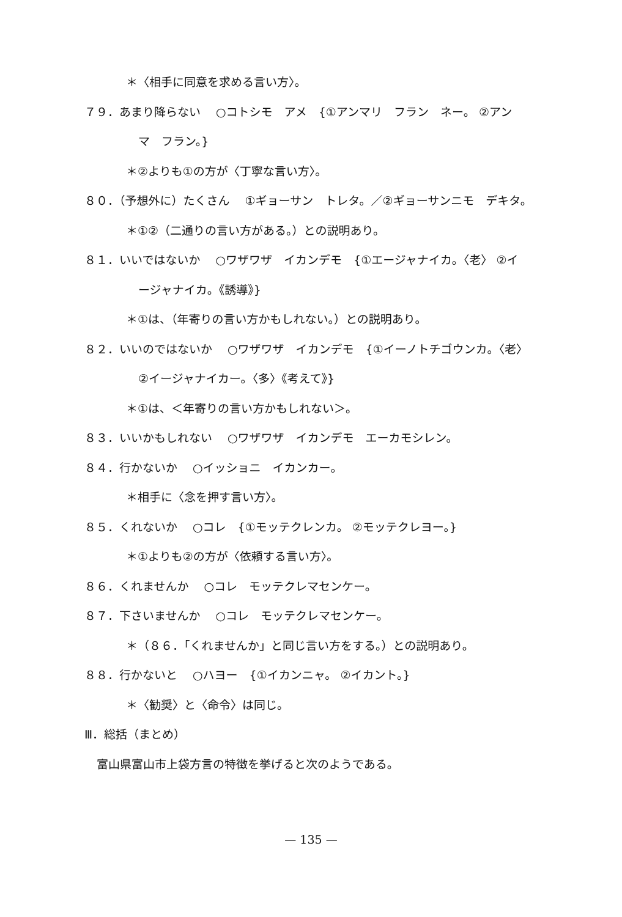＊〈相手に同意を求める言い方〉。
７９．あまり降らない　 ○コトシモ　アメ　{①アンマリ　フラン　ネー。 ②アン
マ　フラン。}
＊②よりも①の方が〈丁寧な言い方〉。
８０．（予想外に）たくさん　 ①ギョーサン　トレタ。／②ギョーサンニモ　デキタ。
＊①②（二通りの言い方がある。）との説明あり。
８１．いいではないか　 ○ワザワザ　イカンデモ　{①エージャナイカ。〈老〉 ②イ
ージャナイカ。《誘導》}
＊①は、（年寄りの言い方かもしれない。）との説明あり。
８２．いいのではないか　 ○ワザワザ　イカンデモ　{①イーノトチゴウンカ。〈老〉
②イージャナイカー。〈多〉《考えて》}
＊①は、＜年寄りの言い方かもしれない＞。
８３．いいかもしれない　 ○ワザワザ　イカンデモ　エーカモシレン。
８４．行かないか　 ○イッショニ　イカンカー。
＊相手に〈念を押す言い方〉。
８５．くれないか　 ○コレ　{①モッテクレンカ。 ②モッテクレヨー。}
＊①よりも②の方が〈依頼する言い方〉。
８６．くれませんか　 ○コレ　モッテクレマセンケー。
８７．下さいませんか　 ○コレ　モッテクレマセンケー。
＊（８６．「くれませんか」と同じ言い方をする。）との説明あり。
８８．行かないと　 ○ハヨー　{①イカンニャ。 ②イカント。}
＊〈勧奨〉と〈命令〉は同じ。
Ⅲ．総括（まとめ）
富山県富山市上袋方言の特徴を挙げると次のようである。
— 135 —